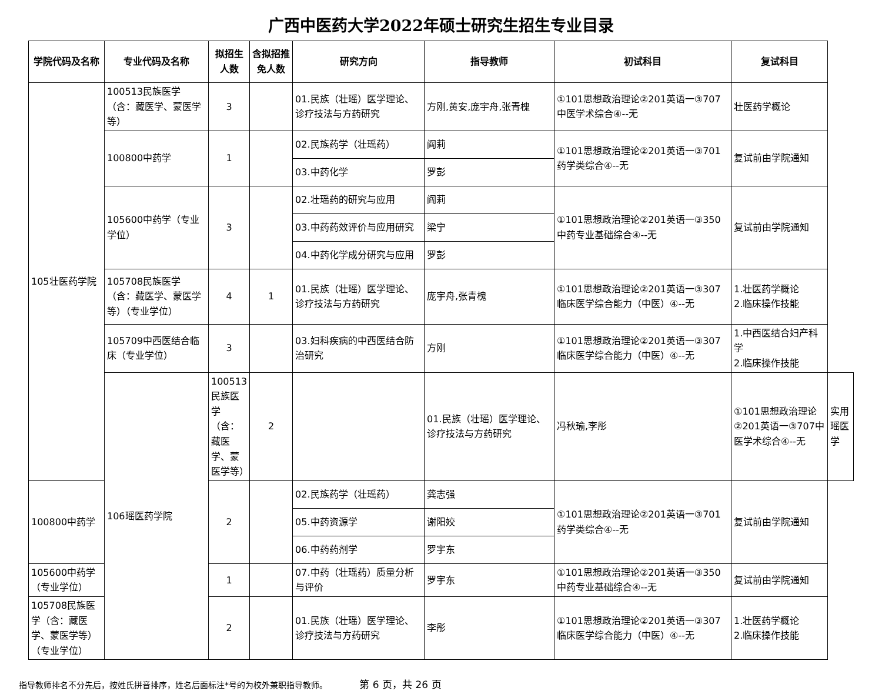广西中医药大学2022年硕士研究生招生专业目录
| 学院代码及名称 | 专业代码及名称 | 拟招生人数 | 含拟招推免人数 | 研究方向 | 指导教师 | 初试科目 | 复试科目 | |
| --- | --- | --- | --- | --- | --- | --- | --- | --- |
| 105壮医药学院 | 100513民族医学（含：藏医学、蒙医学等） | 3 | | 01.民族（壮瑶）医学理论、诊疗技法与方药研究 | 方刚,黄安,庞宇舟,张青槐 | ①101思想政治理论②201英语一③707中医学术综合④--无 | 壮医药学概论 | |
| | 100800中药学 | 1 | | 02.民族药学（壮瑶药） | 阎莉 | ①101思想政治理论②201英语一③701药学类综合④--无 | 复试前由学院通知 | |
| | | | | 03.中药化学 | 罗彭 | | | |
| | 105600中药学（专业学位） | 3 | | 02.壮瑶药的研究与应用 | 阎莉 | ①101思想政治理论②201英语一③350中药专业基础综合④--无 | 复试前由学院通知 | |
| | | | | 03.中药药效评价与应用研究 | 梁宁 | | | |
| | | | | 04.中药化学成分研究与应用 | 罗彭 | | | |
| | 105708民族医学（含：藏医学、蒙医学等）（专业学位） | 4 | 1 | 01.民族（壮瑶）医学理论、诊疗技法与方药研究 | 庞宇舟,张青槐 | ①101思想政治理论②201英语一③307临床医学综合能力（中医）④--无 | 1.壮医药学概论 2.临床操作技能 | |
| | 105709中西医结合临床（专业学位） | 3 | | 03.妇科疾病的中西医结合防治研究 | 方刚 | ①101思想政治理论②201英语一③307临床医学综合能力（中医）④--无 | 1.中西医结合妇产科学 2.临床操作技能 | |
| | 106瑶医药学院 | 100513民族医学（含：藏医学、蒙医学等） | 2 | | 01.民族（壮瑶）医学理论、诊疗技法与方药研究 | 冯秋瑜,李彤 | ①101思想政治理论②201英语一③707中医学术综合④--无 | 实用瑶医学 |
| 100800中药学 | | 2 | | 02.民族药学（壮瑶药） | 龚志强 | ①101思想政治理论②201英语一③701药学类综合④--无 | 复试前由学院通知 | |
| | | | | 05.中药资源学 | 谢阳姣 | | | |
| | | | | 06.中药药剂学 | 罗宇东 | | | |
| 105600中药学（专业学位） | | 1 | | 07.中药（壮瑶药）质量分析与评价 | 罗宇东 | ①101思想政治理论②201英语一③350中药专业基础综合④--无 | 复试前由学院通知 | |
| 105708民族医学（含：藏医学、蒙医学等）（专业学位） | | 2 | | 01.民族（壮瑶）医学理论、诊疗技法与方药研究 | 李彤 | ①101思想政治理论②201英语一③307临床医学综合能力（中医）④--无 | 1.壮医药学概论 2.临床操作技能 | |
指导教师排名不分先后，按姓氏拼音排序，姓名后面标注*号的为校外兼职指导教师。 第 6 页，共 26 页